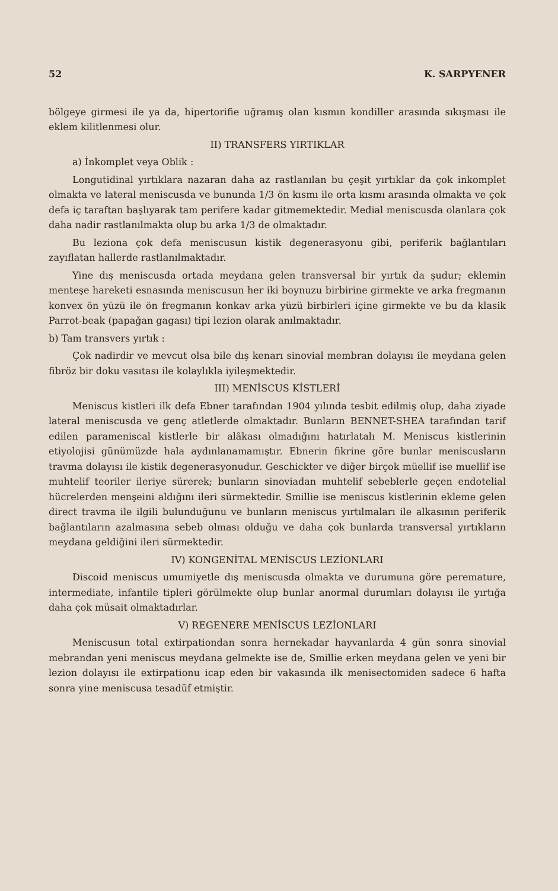52 K. SARPYENER
bölgeye girmesi ile ya da, hipertorifie uğramış olan kısmın kondiller arasında sıkışması ile eklem kilitlenmesi olur.
II) TRANSFERS YIRTIKLAR
a) İnkomplet veya Oblik :
Longutidinal yırtıklara nazaran daha az rastlanılan bu çeşit yırtıklar da çok inkomplet olmakta ve lateral meniscusda ve bununda 1/3 ön kısmı ile orta kısmı arasında olmakta ve çok defa iç taraftan başlıyarak tam perifere kadar gitmemektedir. Medial meniscusda olanlara çok daha nadir rastlanılmakta olup bu arka 1/3 de olmaktadır.
Bu leziona çok defa meniscusun kistik degenerasyonu gibi, periferik bağlantıları zayıflatan hallerde rastlanılmaktadır.
Yine dış meniscusda ortada meydana gelen transversal bir yırtık da şudur; eklemin menteşe hareketi esnasında meniscusun her iki boynuzu birbirine girmekte ve arka fregmanın konvex ön yüzü ile ön fregmanın konkav arka yüzü birbirleri içine girmekte ve bu da klasik Parrot-beak (papağan gagası) tipi lezion olarak anılmaktadır.
b) Tam transvers yırtık :
Çok nadirdir ve mevcut olsa bile dış kenarı sinovial membran dolayısı ile meydana gelen fibröz bir doku vasıtası ile kolaylıkla iyileşmektedir.
III) MENİSCUS KİSTLERİ
Meniscus kistleri ilk defa Ebner tarafından 1904 yılında tesbit edilmiş olup, daha ziyade lateral meniscusda ve genç atletlerde olmaktadır. Bunların BENNET-SHEA tarafından tarif edilen parameniscal kistlerle bir alâkası olmadığını hatırlatalı M. Meniscus kistlerinin etiyolojisi günümüzde hala aydınlanamamıştır. Ebnerin fikrine göre bunlar meniscusların travma dolayısı ile kistik degenerasyonudur. Geschickter ve diğer birçok müellif ise muellif ise muhtelif teoriler ileriye sürerek; bunların sinoviadan muhtelif sebeblerle geçen endotelial hücrelerden menşeini aldığını ileri sürmektedir. Smillie ise meniscus kistlerinin ekleme gelen direct travma ile ilgili bulunduğunu ve bunların meniscus yırtılmaları ile alkasının periferik bağlantıların azalmasına sebeb olması olduğu ve daha çok bunlarda transversal yırtıkların meydana geldiğini ileri sürmektedir.
IV) KONGENİTAL MENİSCUS LEZİONLARI
Discoid meniscus umumiyetle dış meniscusda olmakta ve durumuna göre peremature, intermediate, infantile tipleri görülmekte olup bunlar anormal durumları dolayısı ile yırtığa daha çok müsait olmaktadırlar.
V) REGENERE MENİSCUS LEZİONLARI
Meniscusun total extirpationdan sonra hernekadar hayvanlarda 4 gün sonra sinovial mebrandan yeni meniscus meydana gelmekte ise de, Smillie erken meydana gelen ve yeni bir lezion dolayısı ile extirpationu icap eden bir vakasında ilk menisectomiden sadece 6 hafta sonra yine meniscusa tesadüf etmiştir.